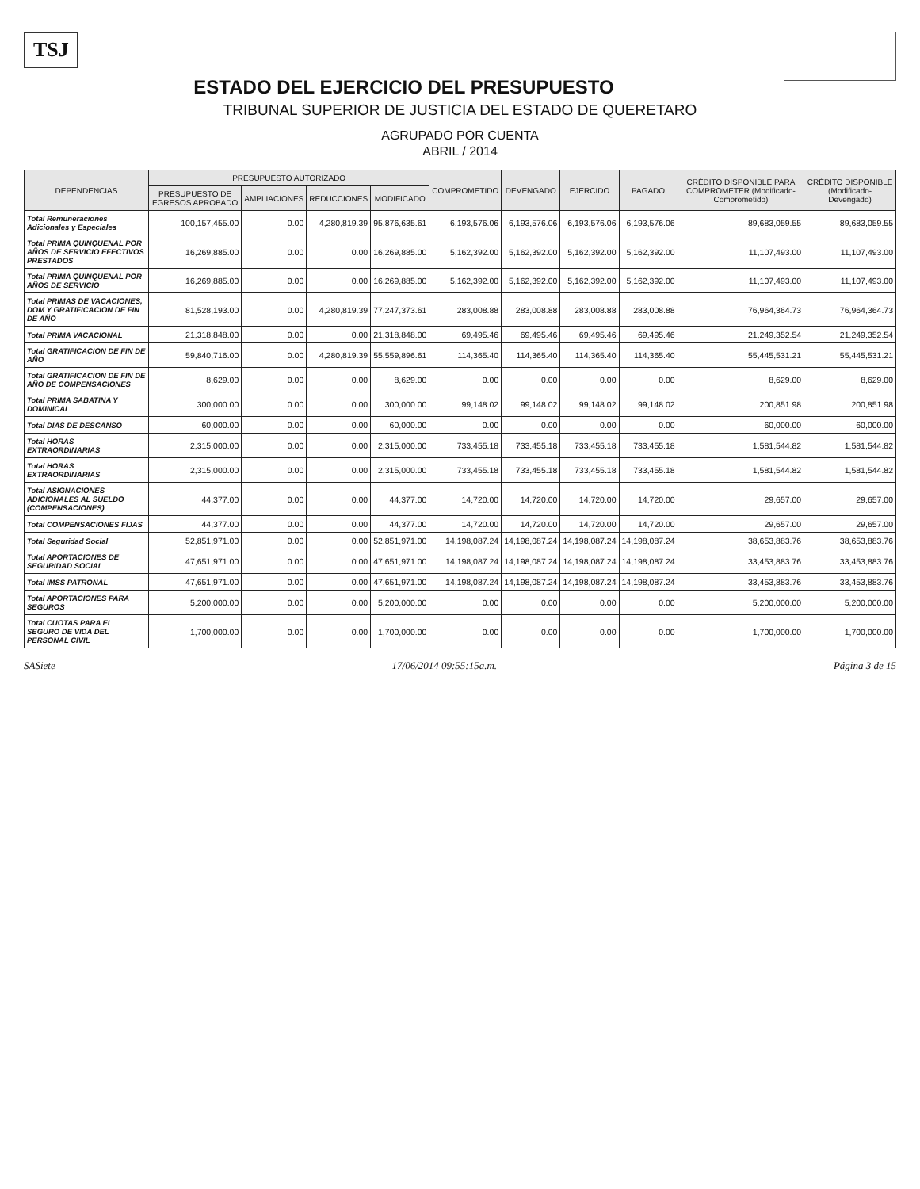TSJ
ESTADO DEL EJERCICIO DEL PRESUPUESTO
TRIBUNAL SUPERIOR DE JUSTICIA DEL ESTADO DE QUERETARO
AGRUPADO POR CUENTA
ABRIL / 2014
| DEPENDENCIAS | PRESUPUESTO AUTORIZADO | | | | COMPROMETIDO | DEVENGADO | EJERCIDO | PAGADO | CRÉDITO DISPONIBLE PARA COMPROMETER (Modificado-Comprometido) | CRÉDITO DISPONIBLE (Modificado-Devengado) |
| --- | --- | --- | --- | --- | --- | --- | --- | --- | --- | --- |
| | PRESUPUESTO DE EGRESOS APROBADO | AMPLIACIONES | REDUCCIONES | MODIFICADO | | | | | | |
| Total Remuneraciones Adicionales y Especiales | 100,157,455.00 | 0.00 | 4,280,819.39 | 95,876,635.61 | 6,193,576.06 | 6,193,576.06 | 6,193,576.06 | 6,193,576.06 | 89,683,059.55 | 89,683,059.55 |
| Total PRIMA QUINQUENAL POR AÑOS DE SERVICIO EFECTIVOS PRESTADOS | 16,269,885.00 | 0.00 | 0.00 | 16,269,885.00 | 5,162,392.00 | 5,162,392.00 | 5,162,392.00 | 5,162,392.00 | 11,107,493.00 | 11,107,493.00 |
| Total PRIMA QUINQUENAL POR AÑOS DE SERVICIO | 16,269,885.00 | 0.00 | 0.00 | 16,269,885.00 | 5,162,392.00 | 5,162,392.00 | 5,162,392.00 | 5,162,392.00 | 11,107,493.00 | 11,107,493.00 |
| Total PRIMAS DE VACACIONES, DOM Y GRATIFICACION DE FIN DE AÑO | 81,528,193.00 | 0.00 | 4,280,819.39 | 77,247,373.61 | 283,008.88 | 283,008.88 | 283,008.88 | 283,008.88 | 76,964,364.73 | 76,964,364.73 |
| Total PRIMA VACACIONAL | 21,318,848.00 | 0.00 | 0.00 | 21,318,848.00 | 69,495.46 | 69,495.46 | 69,495.46 | 69,495.46 | 21,249,352.54 | 21,249,352.54 |
| Total GRATIFICACION DE FIN DE AÑO | 59,840,716.00 | 0.00 | 4,280,819.39 | 55,559,896.61 | 114,365.40 | 114,365.40 | 114,365.40 | 114,365.40 | 55,445,531.21 | 55,445,531.21 |
| Total GRATIFICACION DE FIN DE AÑO DE COMPENSACIONES | 8,629.00 | 0.00 | 0.00 | 8,629.00 | 0.00 | 0.00 | 0.00 | 0.00 | 8,629.00 | 8,629.00 |
| Total PRIMA SABATINA Y DOMINICAL | 300,000.00 | 0.00 | 0.00 | 300,000.00 | 99,148.02 | 99,148.02 | 99,148.02 | 99,148.02 | 200,851.98 | 200,851.98 |
| Total DIAS DE DESCANSO | 60,000.00 | 0.00 | 0.00 | 60,000.00 | 0.00 | 0.00 | 0.00 | 0.00 | 60,000.00 | 60,000.00 |
| Total HORAS EXTRAORDINARIAS | 2,315,000.00 | 0.00 | 0.00 | 2,315,000.00 | 733,455.18 | 733,455.18 | 733,455.18 | 733,455.18 | 1,581,544.82 | 1,581,544.82 |
| Total HORAS EXTRAORDINARIAS | 2,315,000.00 | 0.00 | 0.00 | 2,315,000.00 | 733,455.18 | 733,455.18 | 733,455.18 | 733,455.18 | 1,581,544.82 | 1,581,544.82 |
| Total ASIGNACIONES ADICIONALES AL SUELDO (COMPENSACIONES) | 44,377.00 | 0.00 | 0.00 | 44,377.00 | 14,720.00 | 14,720.00 | 14,720.00 | 14,720.00 | 29,657.00 | 29,657.00 |
| Total COMPENSACIONES FIJAS | 44,377.00 | 0.00 | 0.00 | 44,377.00 | 14,720.00 | 14,720.00 | 14,720.00 | 14,720.00 | 29,657.00 | 29,657.00 |
| Total Seguridad Social | 52,851,971.00 | 0.00 | 0.00 | 52,851,971.00 | 14,198,087.24 | 14,198,087.24 | 14,198,087.24 | 14,198,087.24 | 38,653,883.76 | 38,653,883.76 |
| Total APORTACIONES DE SEGURIDAD SOCIAL | 47,651,971.00 | 0.00 | 0.00 | 47,651,971.00 | 14,198,087.24 | 14,198,087.24 | 14,198,087.24 | 14,198,087.24 | 33,453,883.76 | 33,453,883.76 |
| Total IMSS PATRONAL | 47,651,971.00 | 0.00 | 0.00 | 47,651,971.00 | 14,198,087.24 | 14,198,087.24 | 14,198,087.24 | 14,198,087.24 | 33,453,883.76 | 33,453,883.76 |
| Total APORTACIONES PARA SEGUROS | 5,200,000.00 | 0.00 | 0.00 | 5,200,000.00 | 0.00 | 0.00 | 0.00 | 0.00 | 5,200,000.00 | 5,200,000.00 |
| Total CUOTAS PARA EL SEGURO DE VIDA DEL PERSONAL CIVIL | 1,700,000.00 | 0.00 | 0.00 | 1,700,000.00 | 0.00 | 0.00 | 0.00 | 0.00 | 1,700,000.00 | 1,700,000.00 |
SASiete 17/06/2014 09:55:15a.m. Página 3 de 15